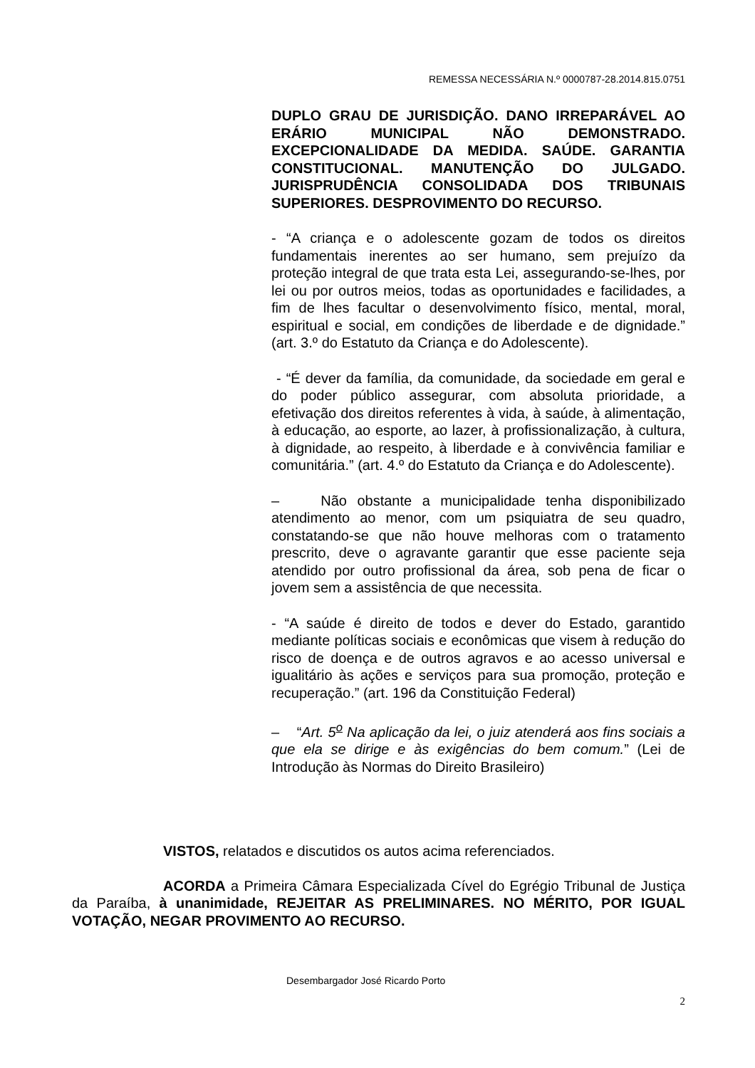REMESSA NECESSÁRIA N.º 0000787-28.2014.815.0751
DUPLO GRAU DE JURISDIÇÃO. DANO IRREPARÁVEL AO ERÁRIO MUNICIPAL NÃO DEMONSTRADO. EXCEPCIONALIDADE DA MEDIDA. SAÚDE. GARANTIA CONSTITUCIONAL. MANUTENÇÃO DO JULGADO. JURISPRUDÊNCIA CONSOLIDADA DOS TRIBUNAIS SUPERIORES. DESPROVIMENTO DO RECURSO.
- “A criança e o adolescente gozam de todos os direitos fundamentais inerentes ao ser humano, sem prejuízo da proteção integral de que trata esta Lei, assegurando-se-lhes, por lei ou por outros meios, todas as oportunidades e facilidades, a fim de lhes facultar o desenvolvimento físico, mental, moral, espiritual e social, em condições de liberdade e de dignidade.” (art. 3.º do Estatuto da Criança e do Adolescente).
- “É dever da família, da comunidade, da sociedade em geral e do poder público assegurar, com absoluta prioridade, a efetivação dos direitos referentes à vida, à saúde, à alimentação, à educação, ao esporte, ao lazer, à profissionalização, à cultura, à dignidade, ao respeito, à liberdade e à convivência familiar e comunitária.” (art. 4.º do Estatuto da Criança e do Adolescente).
– Não obstante a municipalidade tenha disponibilizado atendimento ao menor, com um psiquiatra de seu quadro, constatando-se que não houve melhoras com o tratamento prescrito, deve o agravante garantir que esse paciente seja atendido por outro profissional da área, sob pena de ficar o jovem sem a assistência de que necessita.
- “A saúde é direito de todos e dever do Estado, garantido mediante políticas sociais e econômicas que visem à redução do risco de doença e de outros agravos e ao acesso universal e igualitário às ações e serviços para sua promoção, proteção e recuperação.” (art. 196 da Constituição Federal)
– “Art. 5<sup>o</sup> Na aplicação da lei, o juiz atenderá aos fins sociais a que ela se dirige e às exigências do bem comum.” (Lei de Introdução às Normas do Direito Brasileiro)
VISTOS, relatados e discutidos os autos acima referenciados.
ACORDA a Primeira Câmara Especializada Cível do Egrégio Tribunal de Justiça da Paraíba, à unanimidade, REJEITAR AS PRELIMINARES. NO MÉRITO, POR IGUAL VOTAÇÃO, NEGAR PROVIMENTO AO RECURSO.
Desembargador José Ricardo Porto
2